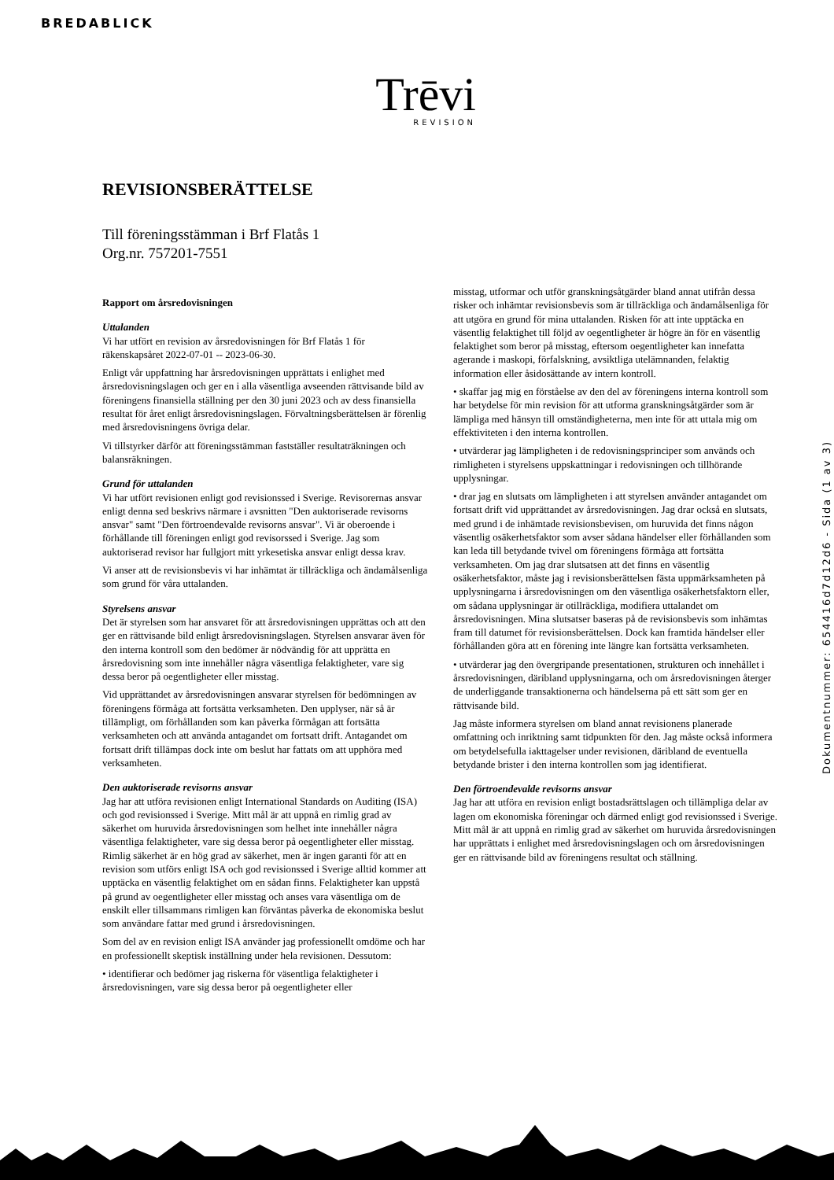BREDABLICK
Trēvi
REVISION
Dokumentnummer: 654416d7d12d6 - Sida (1 av 3)
REVISIONSBERÄTTELSE
Till föreningsstämman i Brf Flatås 1
Org.nr. 757201-7551
Rapport om årsredovisningen
Uttalanden
Vi har utfört en revision av årsredovisningen för Brf Flatås 1 för räkenskapsåret 2022-07-01 -- 2023-06-30.
Enligt vår uppfattning har årsredovisningen upprättats i enlighet med årsredovisningslagen och ger en i alla väsentliga avseenden rättvisande bild av föreningens finansiella ställning per den 30 juni 2023 och av dess finansiella resultat för året enligt årsredovisningslagen. Förvaltningsberättelsen är förenlig med årsredovisningens övriga delar.
Vi tillstyrker därför att föreningsstämman fastställer resultaträkningen och balansräkningen.
Grund för uttalanden
Vi har utfört revisionen enligt god revisionssed i Sverige. Revisorernas ansvar enligt denna sed beskrivs närmare i avsnitten "Den auktoriserade revisorns ansvar" samt "Den förtroendevalde revisorns ansvar". Vi är oberoende i förhållande till föreningen enligt god revisorssed i Sverige. Jag som auktoriserad revisor har fullgjort mitt yrkesetiska ansvar enligt dessa krav.
Vi anser att de revisionsbevis vi har inhämtat är tillräckliga och ändamålsenliga som grund för våra uttalanden.
Styrelsens ansvar
Det är styrelsen som har ansvaret för att årsredovisningen upprättas och att den ger en rättvisande bild enligt årsredovisningslagen. Styrelsen ansvarar även för den interna kontroll som den bedömer är nödvändig för att upprätta en årsredovisning som inte innehåller några väsentliga felaktigheter, vare sig dessa beror på oegentligheter eller misstag.
Vid upprättandet av årsredovisningen ansvarar styrelsen för bedömningen av föreningens förmåga att fortsätta verksamheten. Den upplyser, när så är tillämpligt, om förhållanden som kan påverka förmågan att fortsätta verksamheten och att använda antagandet om fortsatt drift. Antagandet om fortsatt drift tillämpas dock inte om beslut har fattats om att upphöra med verksamheten.
Den auktoriserade revisorns ansvar
Jag har att utföra revisionen enligt International Standards on Auditing (ISA) och god revisionssed i Sverige. Mitt mål är att uppnå en rimlig grad av säkerhet om huruvida årsredovisningen som helhet inte innehåller några väsentliga felaktigheter, vare sig dessa beror på oegentligheter eller misstag. Rimlig säkerhet är en hög grad av säkerhet, men är ingen garanti för att en revision som utförs enligt ISA och god revisionssed i Sverige alltid kommer att upptäcka en väsentlig felaktighet om en sådan finns. Felaktigheter kan uppstå på grund av oegentligheter eller misstag och anses vara väsentliga om de enskilt eller tillsammans rimligen kan förväntas påverka de ekonomiska beslut som användare fattar med grund i årsredovisningen.
Som del av en revision enligt ISA använder jag professionellt omdöme och har en professionellt skeptisk inställning under hela revisionen. Dessutom:
• identifierar och bedömer jag riskerna för väsentliga felaktigheter i årsredovisningen, vare sig dessa beror på oegentligheter eller
misstag, utformar och utför granskningsåtgärder bland annat utifrån dessa risker och inhämtar revisionsbevis som är tillräckliga och ändamålsenliga för att utgöra en grund för mina uttalanden. Risken för att inte upptäcka en väsentlig felaktighet till följd av oegentligheter är högre än för en väsentlig felaktighet som beror på misstag, eftersom oegentligheter kan innefatta agerande i maskopi, förfalskning, avsiktliga utelämnanden, felaktig information eller åsidosättande av intern kontroll.
• skaffar jag mig en förståelse av den del av föreningens interna kontroll som har betydelse för min revision för att utforma granskningsåtgärder som är lämpliga med hänsyn till omständigheterna, men inte för att uttala mig om effektiviteten i den interna kontrollen.
• utvärderar jag lämpligheten i de redovisningsprinciper som används och rimligheten i styrelsens uppskattningar i redovisningen och tillhörande upplysningar.
• drar jag en slutsats om lämpligheten i att styrelsen använder antagandet om fortsatt drift vid upprättandet av årsredovisningen. Jag drar också en slutsats, med grund i de inhämtade revisionsbevisen, om huruvida det finns någon väsentlig osäkerhetsfaktor som avser sådana händelser eller förhållanden som kan leda till betydande tvivel om föreningens förmåga att fortsätta verksamheten. Om jag drar slutsatsen att det finns en väsentlig osäkerhetsfaktor, måste jag i revisionsberättelsen fästa uppmärksamheten på upplysningarna i årsredovisningen om den väsentliga osäkerhetsfaktorn eller, om sådana upplysningar är otillräckliga, modifiera uttalandet om årsredovisningen. Mina slutsatser baseras på de revisionsbevis som inhämtas fram till datumet för revisionsberättelsen. Dock kan framtida händelser eller förhållanden göra att en förening inte längre kan fortsätta verksamheten.
• utvärderar jag den övergripande presentationen, strukturen och innehållet i årsredovisningen, däribland upplysningarna, och om årsredovisningen återger de underliggande transaktionerna och händelserna på ett sätt som ger en rättvisande bild.
Jag måste informera styrelsen om bland annat revisionens planerade omfattning och inriktning samt tidpunkten för den. Jag måste också informera om betydelsefulla iakttagelser under revisionen, däribland de eventuella betydande brister i den interna kontrollen som jag identifierat.
Den förtroendevalde revisorns ansvar
Jag har att utföra en revision enligt bostadsrättslagen och tillämpliga delar av lagen om ekonomiska föreningar och därmed enligt god revisionssed i Sverige. Mitt mål är att uppnå en rimlig grad av säkerhet om huruvida årsredovisningen har upprättats i enlighet med årsredovisningslagen och om årsredovisningen ger en rättvisande bild av föreningens resultat och ställning.